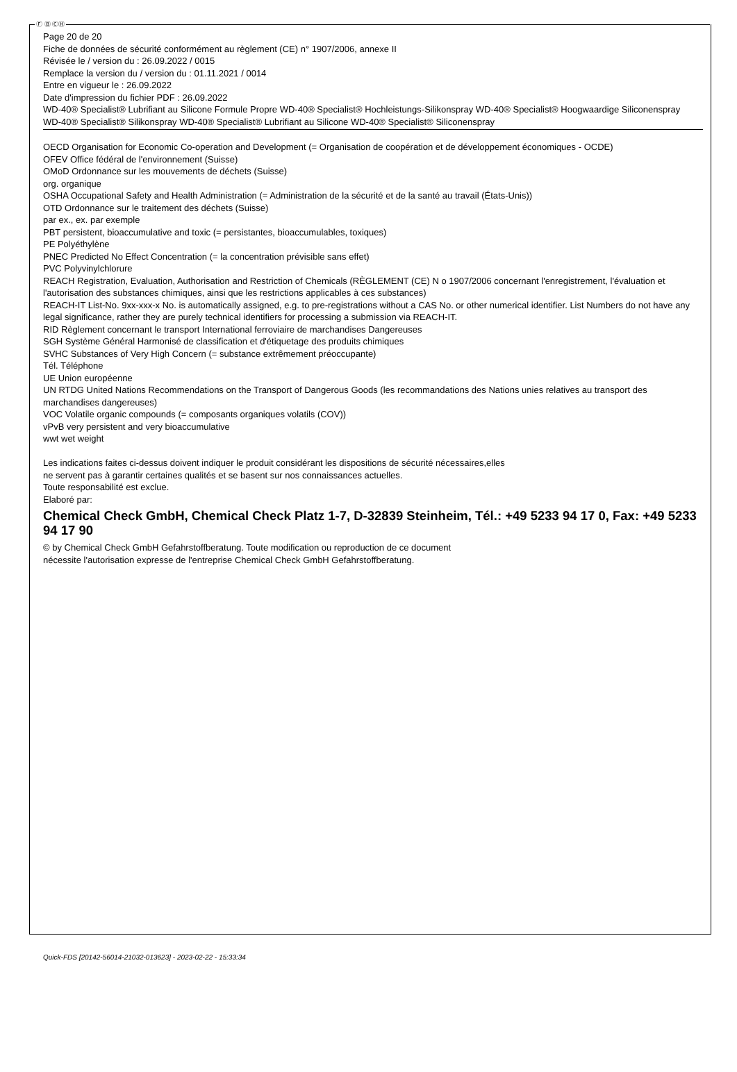Ⓕ Ⓑ ⒸⒽ
Page 20 de 20
Fiche de données de sécurité conformément au règlement (CE) n° 1907/2006, annexe II
Révisée le / version du : 26.09.2022 / 0015
Remplace la version du / version du : 01.11.2021 / 0014
Entre en vigueur le : 26.09.2022
Date d'impression du fichier PDF : 26.09.2022
WD-40® Specialist® Lubrifiant au Silicone Formule Propre WD-40® Specialist® Hochleistungs-Silikonspray WD-40® Specialist® Hoogwaardige Siliconenspray
WD-40® Specialist® Silikonspray WD-40® Specialist® Lubrifiant au Silicone WD-40® Specialist® Siliconenspray
OECD Organisation for Economic Co-operation and Development (= Organisation de coopération et de développement économiques - OCDE)
OFEV Office fédéral de l'environnement (Suisse)
OMoD Ordonnance sur les mouvements de déchets (Suisse)
org. organique
OSHA Occupational Safety and Health Administration (= Administration de la sécurité et de la santé au travail (États-Unis))
OTD Ordonnance sur le traitement des déchets (Suisse)
par ex., ex. par exemple
PBT persistent, bioaccumulative and toxic (= persistantes, bioaccumulables, toxiques)
PE Polyéthylène
PNEC Predicted No Effect Concentration (= la concentration prévisible sans effet)
PVC Polyvinylchlorure
REACH Registration, Evaluation, Authorisation and Restriction of Chemicals (RÈGLEMENT (CE) N o 1907/2006 concernant l'enregistrement, l'évaluation et l'autorisation des substances chimiques, ainsi que les restrictions applicables à ces substances)
REACH-IT List-No. 9xx-xxx-x No. is automatically assigned, e.g. to pre-registrations without a CAS No. or other numerical identifier. List Numbers do not have any legal significance, rather they are purely technical identifiers for processing a submission via REACH-IT.
RID Règlement concernant le transport International ferroviaire de marchandises Dangereuses
SGH Système Général Harmonisé de classification et d'étiquetage des produits chimiques
SVHC Substances of Very High Concern (= substance extrêmement préoccupante)
Tél. Téléphone
UE Union européenne
UN RTDG United Nations Recommendations on the Transport of Dangerous Goods (les recommandations des Nations unies relatives au transport des marchandises dangereuses)
VOC Volatile organic compounds (= composants organiques volatils (COV))
vPvB very persistent and very bioaccumulative
wwt wet weight
Les indications faites ci-dessus doivent indiquer le produit considérant les dispositions de sécurité nécessaires,elles
ne servent pas à garantir certaines qualités et se basent sur nos connaissances actuelles.
Toute responsabilité est exclue.
Elaboré par:
Chemical Check GmbH, Chemical Check Platz 1-7, D-32839 Steinheim, Tél.: +49 5233 94 17 0, Fax: +49 5233 94 17 90
© by Chemical Check GmbH Gefahrstoffberatung. Toute modification ou reproduction de ce document
nécessite l'autorisation expresse de l'entreprise Chemical Check GmbH Gefahrstoffberatung.
Quick-FDS [20142-56014-21032-013623] - 2023-02-22 - 15:33:34